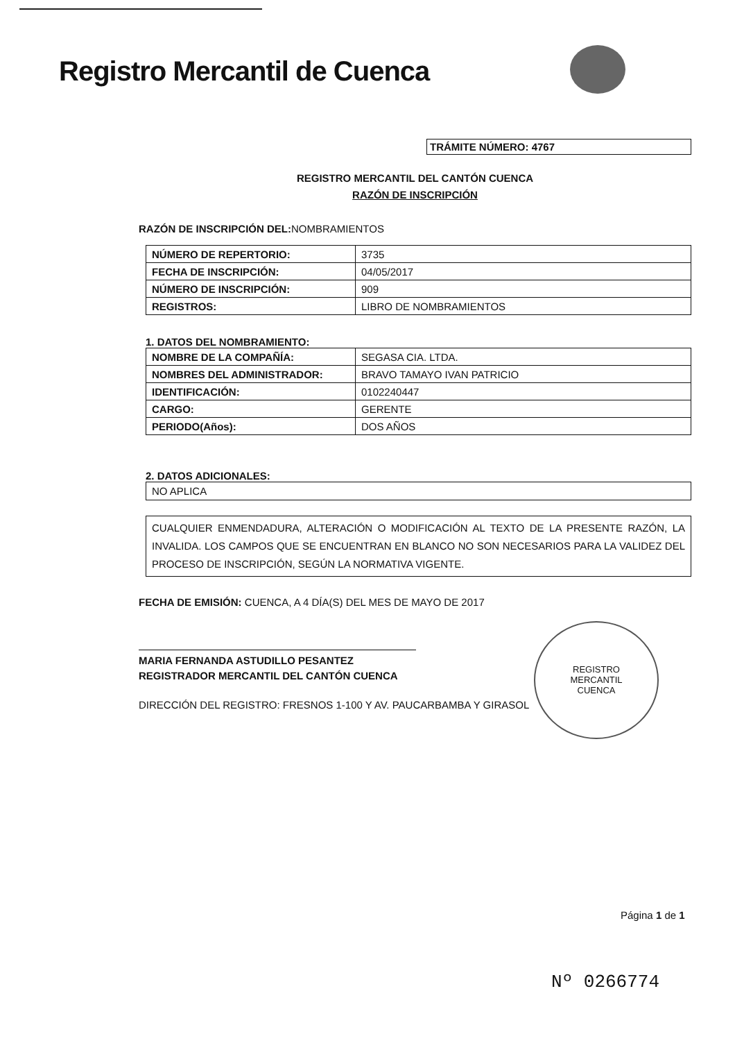Registro Mercantil de Cuenca
TRÁMITE NÚMERO: 4767
REGISTRO MERCANTIL DEL CANTÓN CUENCA
RAZÓN DE INSCRIPCIÓN
RAZÓN DE INSCRIPCIÓN DEL: NOMBRAMIENTOS
| NÚMERO DE REPERTORIO: | 3735 |
| FECHA DE INSCRIPCIÓN: | 04/05/2017 |
| NÚMERO DE INSCRIPCIÓN: | 909 |
| REGISTROS: | LIBRO DE NOMBRAMIENTOS |
1. DATOS DEL NOMBRAMIENTO:
| NOMBRE DE LA COMPAÑÍA: | SEGASA CIA. LTDA. |
| NOMBRES DEL ADMINISTRADOR: | BRAVO TAMAYO IVAN PATRICIO |
| IDENTIFICACIÓN: | 0102240447 |
| CARGO: | GERENTE |
| PERIODO(Años): | DOS AÑOS |
2. DATOS ADICIONALES:
NO APLICA
CUALQUIER ENMENDADURA, ALTERACIÓN O MODIFICACIÓN AL TEXTO DE LA PRESENTE RAZÓN, LA INVALIDA. LOS CAMPOS QUE SE ENCUENTRAN EN BLANCO NO SON NECESARIOS PARA LA VALIDEZ DEL PROCESO DE INSCRIPCIÓN, SEGÚN LA NORMATIVA VIGENTE.
FECHA DE EMISIÓN: CUENCA, A 4 DÍA(S) DEL MES DE MAYO DE 2017
MARIA FERNANDA ASTUDILLO PESANTEZ
REGISTRADOR MERCANTIL DEL CANTÓN CUENCA
DIRECCIÓN DEL REGISTRO: FRESNOS 1-100 Y AV. PAUCARBAMBA Y GIRASOL
REGISTRO
MERCANTIL
CUENCA
Página 1 de 1
Nº 0266774